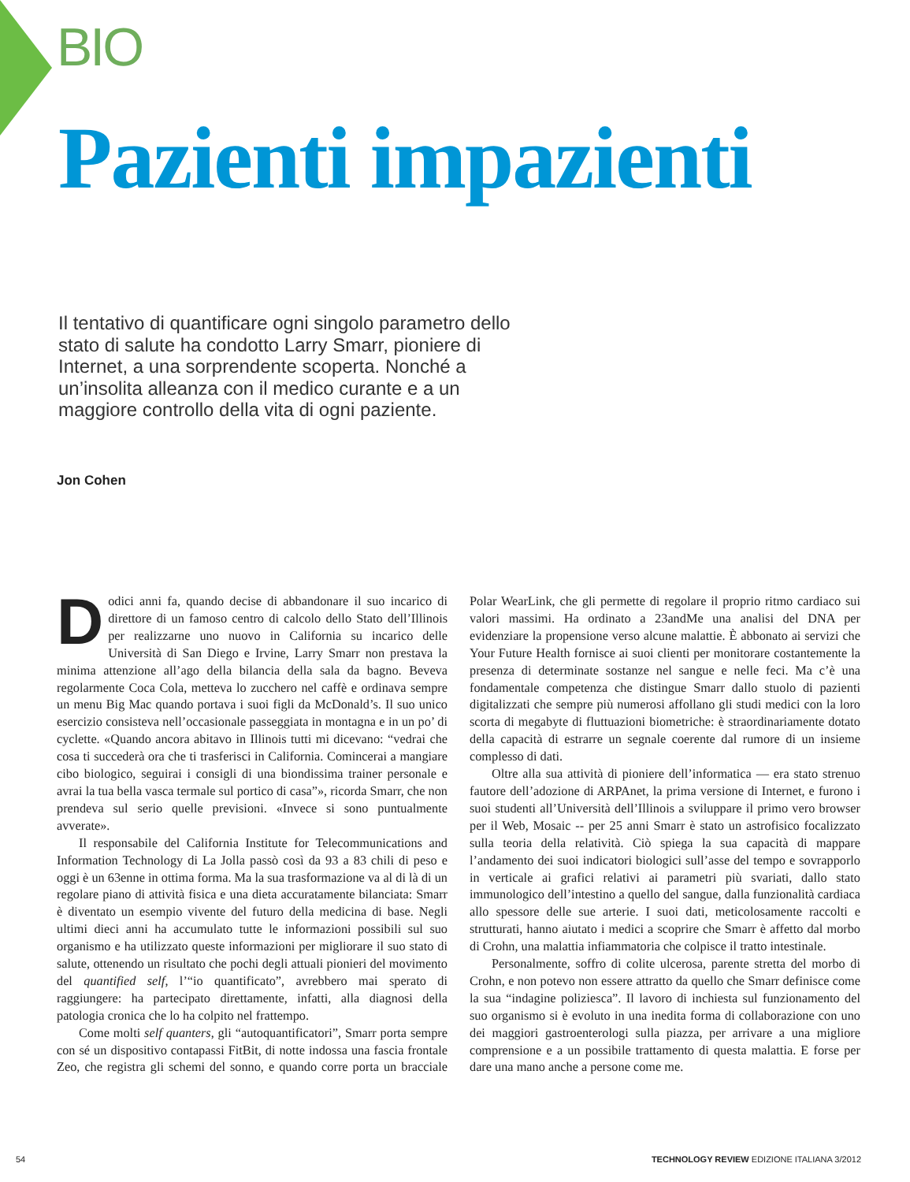BIO
Pazienti impazienti
Il tentativo di quantificare ogni singolo parametro dello stato di salute ha condotto Larry Smarr, pioniere di Internet, a una sorprendente scoperta. Nonché a un’insolita alleanza con il medico curante e a un maggiore controllo della vita di ogni paziente.
Jon Cohen
Dodici anni fa, quando decise di abbandonare il suo incarico di direttore di un famoso centro di calcolo dello Stato dell’Illinois per realizzarne uno nuovo in California su incarico delle Università di San Diego e Irvine, Larry Smarr non prestava la minima attenzione all’ago della bilancia della sala da bagno. Beveva regolarmente Coca Cola, metteva lo zucchero nel caffè e ordinava sempre un menu Big Mac quando portava i suoi figli da McDonald’s. Il suo unico esercizio consisteva nell’occasionale passeggiata in montagna e in un po’ di cyclette. «Quando ancora abitavo in Illinois tutti mi dicevano: “vedrai che cosa ti succederà ora che ti trasferisci in California. Comincerai a mangiare cibo biologico, seguirai i consigli di una biondissima trainer personale e avrai la tua bella vasca termale sul portico di casa”», ricorda Smarr, che non prendeva sul serio quelle previsioni. «Invece si sono puntualmente avverate».
Il responsabile del California Institute for Telecommunications and Information Technology di La Jolla passò così da 93 a 83 chili di peso e oggi è un 63enne in ottima forma. Ma la sua trasformazione va al di là di un regolare piano di attività fisica e una dieta accuratamente bilanciata: Smarr è diventato un esempio vivente del futuro della medicina di base. Negli ultimi dieci anni ha accumulato tutte le informazioni possibili sul suo organismo e ha utilizzato queste informazioni per migliorare il suo stato di salute, ottenendo un risultato che pochi degli attuali pionieri del movimento del quantified self, l’“io quantificato”, avrebbero mai sperato di raggiungere: ha partecipato direttamente, infatti, alla diagnosi della patologia cronica che lo ha colpito nel frattempo.
Come molti self quanters, gli “autoquantificatori”, Smarr porta sempre con sé un dispositivo contapassi FitBit, di notte indossa una fascia frontale Zeo, che registra gli schemi del sonno, e quando corre porta un bracciale Polar WearLink, che gli permette di regolare il proprio ritmo cardiaco sui valori massimi. Ha ordinato a 23andMe una analisi del DNA per evidenziare la propensione verso alcune malattie. È abbonato ai servizi che Your Future Health fornisce ai suoi clienti per monitorare costantemente la presenza di determinate sostanze nel sangue e nelle feci. Ma c’è una fondamentale competenza che distingue Smarr dallo stuolo di pazienti digitalizzati che sempre più numerosi affollano gli studi medici con la loro scorta di megabyte di fluttuazioni biometriche: è straordinariamente dotato della capacità di estrarre un segnale coerente dal rumore di un insieme complesso di dati.
Oltre alla sua attività di pioniere dell’informatica — era stato strenuo fautore dell’adozione di ARPAnet, la prima versione di Internet, e furono i suoi studenti all’Università dell’Illinois a sviluppare il primo vero browser per il Web, Mosaic -- per 25 anni Smarr è stato un astrofisico focalizzato sulla teoria della relatività. Ciò spiega la sua capacità di mappare l’andamento dei suoi indicatori biologici sull’asse del tempo e sovrapporlo in verticale ai grafici relativi ai parametri più svariati, dallo stato immunologico dell’intestino a quello del sangue, dalla funzionalità cardiaca allo spessore delle sue arterie. I suoi dati, meticolosamente raccolti e strutturati, hanno aiutato i medici a scoprire che Smarr è affetto dal morbo di Crohn, una malattia infiammatoria che colpisce il tratto intestinale.
Personalmente, soffro di colite ulcerosa, parente stretta del morbo di Crohn, e non potevo non essere attratto da quello che Smarr definisce come la sua “indagine poliziesca”. Il lavoro di inchiesta sul funzionamento del suo organismo si è evoluto in una inedita forma di collaborazione con uno dei maggiori gastroenterologi sulla piazza, per arrivare a una migliore comprensione e a un possibile trattamento di questa malattia. E forse per dare una mano anche a persone come me.
54 TECHNOLOGY REVIEW EDIZIONE ITALIANA 3/2012